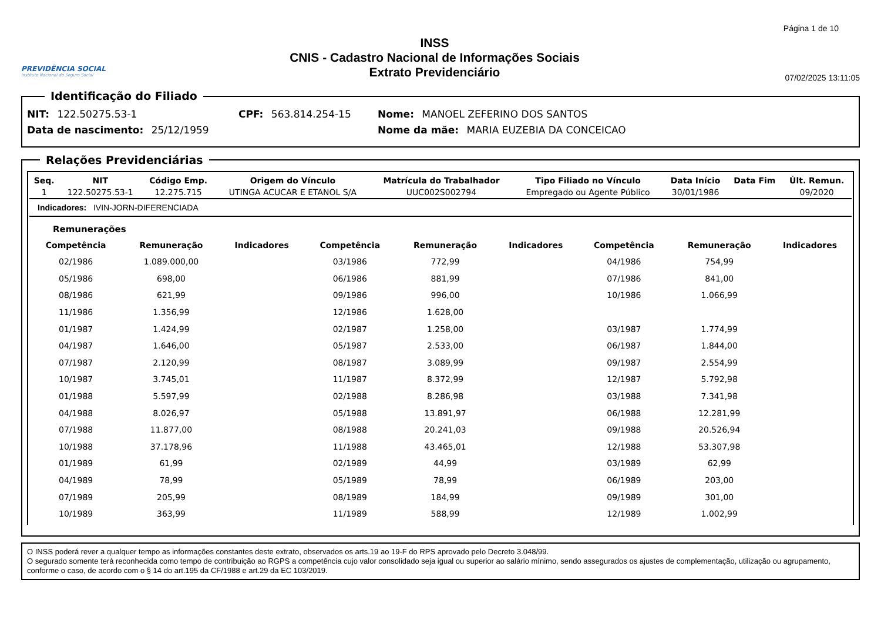PREVIDÊNCIA SOCIAL
Instituto Nacional do Seguro Social
INSS
CNIS - Cadastro Nacional de Informações Sociais
Extrato Previdenciário
Página 1 de 10
07/02/2025 13:11:05
Identificação do Filiado
NIT: 122.50275.53-1 CPF: 563.814.254-15 Nome: MANOEL ZEFERINO DOS SANTOS
Data de nascimento: 25/12/1959 Nome da mãe: MARIA EUZEBIA DA CONCEICAO
Relações Previdenciárias
| Seq. | NIT | Código Emp. | Origem do Vínculo | Matrícula do Trabalhador | Tipo Filiado no Vínculo | Data Início | Data Fim | Últ. Remun. |
| --- | --- | --- | --- | --- | --- | --- | --- | --- |
| 1 | 122.50275.53-1 | 12.275.715 | UTINGA ACUCAR E ETANOL S/A | UUC002S002794 | Empregado ou Agente Público | 30/01/1986 | | 09/2020 |
| Indicadores: IVIN-JORN-DIFERENCIADA | | | | | | | | |
Remunerações
| Competência | Remuneração | Indicadores | Competência | Remuneração | Indicadores | Competência | Remuneração | Indicadores |
| --- | --- | --- | --- | --- | --- | --- | --- | --- |
| 02/1986 | 1.089.000,00 | | 03/1986 | 772,99 | | 04/1986 | 754,99 | |
| 05/1986 | 698,00 | | 06/1986 | 881,99 | | 07/1986 | 841,00 | |
| 08/1986 | 621,99 | | 09/1986 | 996,00 | | 10/1986 | 1.066,99 | |
| 11/1986 | 1.356,99 | | 12/1986 | 1.628,00 | | | | |
| 01/1987 | 1.424,99 | | 02/1987 | 1.258,00 | | 03/1987 | 1.774,99 | |
| 04/1987 | 1.646,00 | | 05/1987 | 2.533,00 | | 06/1987 | 1.844,00 | |
| 07/1987 | 2.120,99 | | 08/1987 | 3.089,99 | | 09/1987 | 2.554,99 | |
| 10/1987 | 3.745,01 | | 11/1987 | 8.372,99 | | 12/1987 | 5.792,98 | |
| 01/1988 | 5.597,99 | | 02/1988 | 8.286,98 | | 03/1988 | 7.341,98 | |
| 04/1988 | 8.026,97 | | 05/1988 | 13.891,97 | | 06/1988 | 12.281,99 | |
| 07/1988 | 11.877,00 | | 08/1988 | 20.241,03 | | 09/1988 | 20.526,94 | |
| 10/1988 | 37.178,96 | | 11/1988 | 43.465,01 | | 12/1988 | 53.307,98 | |
| 01/1989 | 61,99 | | 02/1989 | 44,99 | | 03/1989 | 62,99 | |
| 04/1989 | 78,99 | | 05/1989 | 78,99 | | 06/1989 | 203,00 | |
| 07/1989 | 205,99 | | 08/1989 | 184,99 | | 09/1989 | 301,00 | |
| 10/1989 | 363,99 | | 11/1989 | 588,99 | | 12/1989 | 1.002,99 | |
O INSS poderá rever a qualquer tempo as informações constantes deste extrato, observados os arts.19 ao 19-F do RPS aprovado pelo Decreto 3.048/99.
O segurado somente terá reconhecida como tempo de contribuição ao RGPS a competência cujo valor consolidado seja igual ou superior ao salário mínimo, sendo assegurados os ajustes de complementação, utilização ou agrupamento, conforme o caso, de acordo com o § 14 do art.195 da CF/1988 e art.29 da EC 103/2019.